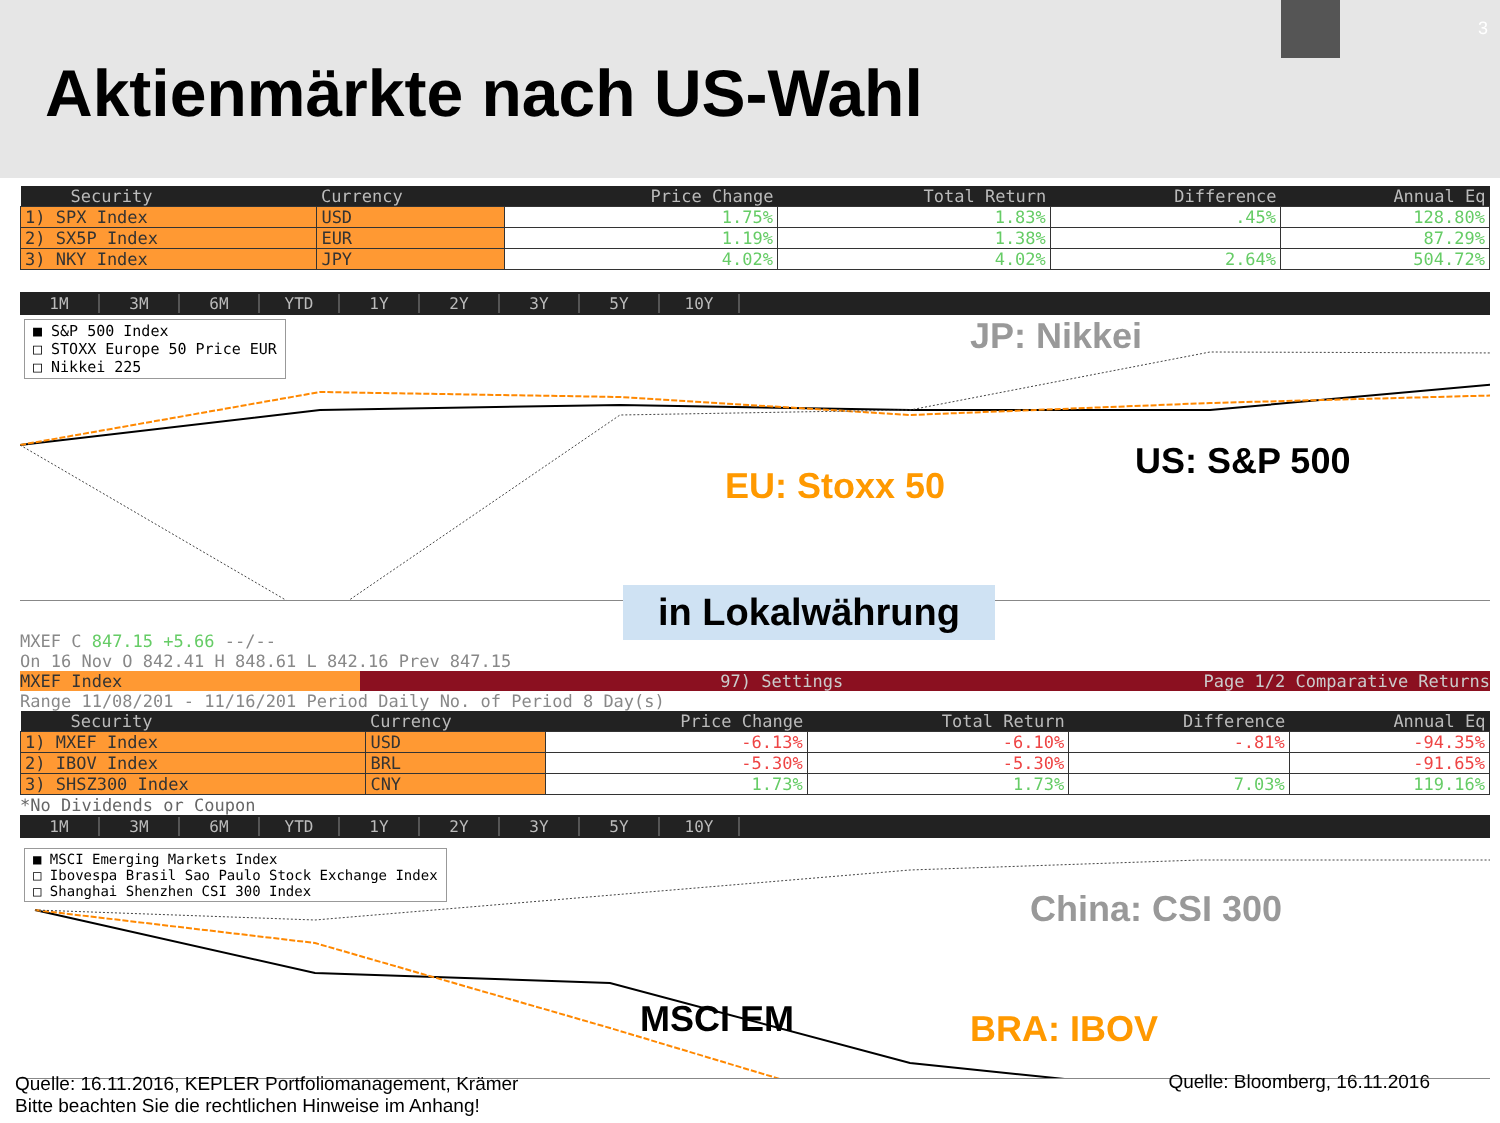Aktienmärkte nach US-Wahl
3
| Security | Currency | Price Change | Total Return | Difference | Annual Eq |
| --- | --- | --- | --- | --- | --- |
| 1) SPX Index | USD | 1.75% | 1.83% | .45% | 128.80% |
| 2) SX5P Index | EUR | 1.19% | 1.38% | | 87.29% |
| 3) NKY Index | JPY | 4.02% | 4.02% | 2.64% | 504.72% |
1M 3M 6M YTD 1Y 2Y 3Y 5Y 10Y
■ S&P 500 Index
□ STOXX Europe 50 Price EUR
□ Nikkei 225
JP: Nikkei
US: S&P 500
EU: Stoxx 50
in Lokalwährung
MXEF C 847.15 +5.66 --/--
On 16 Nov O 842.41 H 848.61 L 842.16 Prev 847.15
MXEF Index 97) Settings Page 1/2 Comparative Returns
Range 11/08/201 - 11/16/201 Period Daily No. of Period 8 Day(s)
| Security | Currency | Price Change | Total Return | Difference | Annual Eq |
| --- | --- | --- | --- | --- | --- |
| 1) MXEF Index | USD | -6.13% | -6.10% | -.81% | -94.35% |
| 2) IBOV Index | BRL | -5.30% | -5.30% | | -91.65% |
| 3) SHSZ300 Index | CNY | 1.73% | 1.73% | 7.03% | 119.16% |
*No Dividends or Coupon
1M 3M 6M YTD 1Y 2Y 3Y 5Y 10Y
■ MSCI Emerging Markets Index
□ Ibovespa Brasil Sao Paulo Stock Exchange Index
□ Shanghai Shenzhen CSI 300 Index
China: CSI 300
MSCI EM BRA: IBOV
Quelle: Bloomberg, 16.11.2016
Quelle: 16.11.2016, KEPLER Portfoliomanagement, Krämer
Bitte beachten Sie die rechtlichen Hinweise im Anhang!